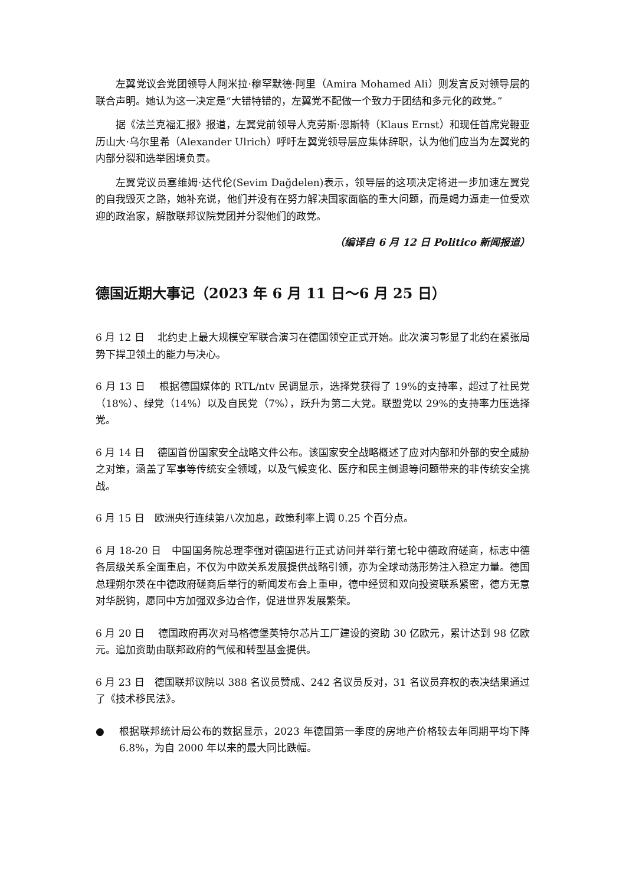左翼党议会党团领导人阿米拉·穆罕默德·阿里（Amira Mohamed Ali）则发言反对领导层的联合声明。她认为这一决定是“大错特错的，左翼党不配做一个致力于团结和多元化的政党。”
据《法兰克福汇报》报道，左翼党前领导人克劳斯·恩斯特（Klaus Ernst）和现任首席党鞭亚历山大·乌尔里希（Alexander Ulrich）呼吁左翼党领导层应集体辞职，认为他们应当为左翼党的内部分裂和选举困境负责。
左翼党议员塞维姆·达代伦(Sevim Dağdelen)表示，领导层的这项决定将进一步加速左翼党的自我毁灭之路，她补充说，他们并没有在努力解决国家面临的重大问题，而是竭力逼走一位受欢迎的政治家，解散联邦议院党团并分裂他们的政党。
（编译自 6 月 12 日 Politico 新闻报道）
德国近期大事记（2023 年 6 月 11 日～6 月 25 日）
6 月 12 日　 北约史上最大规模空军联合演习在德国领空正式开始。此次演习彰显了北约在紧张局势下捍卫领土的能力与决心。
6 月 13 日　 根据德国媒体的 RTL/ntv 民调显示，选择党获得了 19%的支持率，超过了社民党（18%）、绿党（14%）以及自民党（7%），跃升为第二大党。联盟党以 29%的支持率力压选择党。
6 月 14 日　 德国首份国家安全战略文件公布。该国家安全战略概述了应对内部和外部的安全威胁之对策，涵盖了军事等传统安全领域，以及气候变化、医疗和民主倒退等问题带来的非传统安全挑战。
6 月 15 日　欧洲央行连续第八次加息，政策利率上调 0.25 个百分点。
6 月 18-20 日　中国国务院总理李强对德国进行正式访问并举行第七轮中德政府磋商，标志中德各层级关系全面重启，不仅为中欧关系发展提供战略引领，亦为全球动荡形势注入稳定力量。德国总理朔尔茨在中德政府磋商后举行的新闻发布会上重申，德中经贸和双向投资联系紧密，德方无意对华脱钩，愿同中方加强双多边合作，促进世界发展繁荣。
6 月 20 日　 德国政府再次对马格德堡英特尔芯片工厂建设的资助 30 亿欧元，累计达到 98 亿欧元。追加资助由联邦政府的气候和转型基金提供。
6 月 23 日　德国联邦议院以 388 名议员赞成、242 名议员反对，31 名议员弃权的表决结果通过了《技术移民法》。
● 根据联邦统计局公布的数据显示，2023 年德国第一季度的房地产价格较去年同期平均下降 6.8%，为自 2000 年以来的最大同比跌幅。